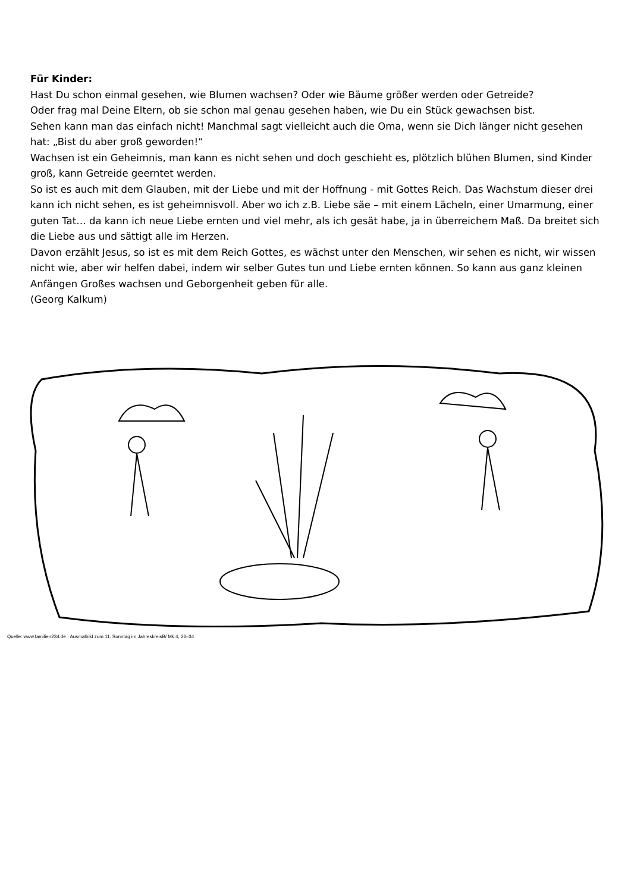Für Kinder:
Hast Du schon einmal gesehen, wie Blumen wachsen? Oder wie Bäume größer werden oder Getreide?
Oder frag mal Deine Eltern, ob sie schon mal genau gesehen haben, wie Du ein Stück gewachsen bist.
Sehen kann man das einfach nicht! Manchmal sagt vielleicht auch die Oma, wenn sie Dich länger nicht gesehen hat: „Bist du aber groß geworden!“
Wachsen ist ein Geheimnis, man kann es nicht sehen und doch geschieht es, plötzlich blühen Blumen, sind Kinder groß, kann Getreide geerntet werden.
So ist es auch mit dem Glauben, mit der Liebe und mit der Hoffnung - mit Gottes Reich. Das Wachstum dieser drei kann ich nicht sehen, es ist geheimnisvoll. Aber wo ich z.B. Liebe säe – mit einem Lächeln, einer Umarmung, einer guten Tat… da kann ich neue Liebe ernten und viel mehr, als ich gesät habe, ja in überreichem Maß. Da breitet sich die Liebe aus und sättigt alle im Herzen.
Davon erzählt Jesus, so ist es mit dem Reich Gottes, es wächst unter den Menschen, wir sehen es nicht, wir wissen nicht wie, aber wir helfen dabei, indem wir selber Gutes tun und Liebe ernten können. So kann aus ganz kleinen Anfängen Großes wachsen und Geborgenheit geben für alle.
(Georg Kalkum)
Quelle: www.familien234.de · Ausmalbild zum 11. Sonntag im JahreskreisB/ Mk 4, 26–34